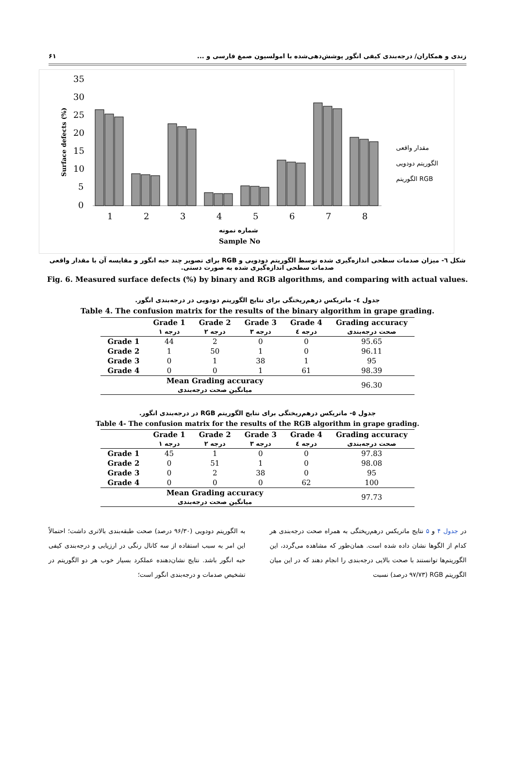زندی و همکاران/ درجه‌بندی کیفی انگور پوشش‌دهی‌شده با امولسیون صمغ فارسی و ... ۶۱
35
30
25
20
15
10
5
0
Surface defects (%)
1
2
3
4
5
6
7
8
شماره نمونه
Sample No
مقدار واقعی
الگوریتم دودویی
الگوریتم RGB
شکل ٦- میزان صدمات سطحی اندازه‌گیری شده توسط الگوریتم دودویی و RGB برای تصویر چند حبه انگور و مقایسه آن با مقدار واقعی صدمات سطحی اندازه‌گیری شده به صورت دستی.
Fig. 6. Measured surface defects (%) by binary and RGB algorithms, and comparing with actual values.
جدول ٤- ماتریکس درهم‌ریختگی برای نتایج الگوریتم دودویی در درجه‌بندی انگور.
Table 4. The confusion matrix for the results of the binary algorithm in grape grading.
| | Grade 1 درجه ۱ | Grade 2 درجه ۲ | Grade 3 درجه ۳ | Grade 4 درجه ٤ | Grading accuracy صحت درجه‌بندی |
| --- | --- | --- | --- | --- | --- |
| Grade 1 | 44 | 2 | 0 | 0 | 95.65 |
| Grade 2 | 1 | 50 | 1 | 0 | 96.11 |
| Grade 3 | 0 | 1 | 38 | 1 | 95 |
| Grade 4 | 0 | 0 | 1 | 61 | 98.39 |
| Mean Grading accuracy میانگین صحت درجه‌بندی | | | | | 96.30 |
جدول ٥- ماتریکس درهم‌ریختگی برای نتایج الگوریتم RGB در درجه‌بندی انگور.
Table 4- The confusion matrix for the results of the RGB algorithm in grape grading.
| | Grade 1 درجه ۱ | Grade 2 درجه ۲ | Grade 3 درجه ۳ | Grade 4 درجه ٤ | Grading accuracy صحت درجه‌بندی |
| --- | --- | --- | --- | --- | --- |
| Grade 1 | 45 | 1 | 0 | 0 | 97.83 |
| Grade 2 | 0 | 51 | 1 | 0 | 98.08 |
| Grade 3 | 0 | 2 | 38 | 0 | 95 |
| Grade 4 | 0 | 0 | 0 | 62 | 100 |
| Mean Grading accuracy میانگین صحت درجه‌بندی | | | | | 97.73 |
در جدول ۴ و ۵ نتایج ماتریکس درهم‌ریختگی به همراه صحت درجه‌بندی هر کدام از الگوها نشان داده شده است. همان‌طور که مشاهده می‌گردد، این الگوریتم‌ها توانستند با صحت بالایی درجه‌بندی را انجام دهند که در این میان الگوریتم RGB (۹۷/۷۳ درصد) نسبت
به الگوریتم دودویی (۹۶/۳۰ درصد) صحت طبقه‌بندی بالاتری داشت؛ احتمالاً این امر به سبب استفاده از سه کانال رنگی در ارزیابی و درجه‌بندی کیفی حبه انگور باشد. نتایج نشان‌دهنده عملکرد بسیار خوب هر دو الگوریتم در تشخیص صدمات و درجه‌بندی انگور است؛